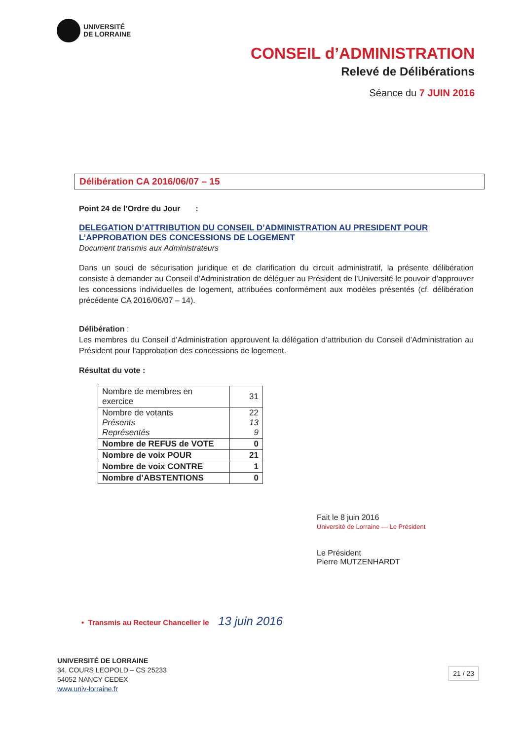UNIVERSITÉ
DE LORRAINE
CONSEIL d’ADMINISTRATION
Relevé de Délibérations
Séance du 7 JUIN 2016
Délibération CA 2016/06/07 – 15
Point 24 de l’Ordre du Jour :
DELEGATION D’ATTRIBUTION DU CONSEIL D’ADMINISTRATION AU PRESIDENT POUR L’APPROBATION DES CONCESSIONS DE LOGEMENT
Document transmis aux Administrateurs
Dans un souci de sécurisation juridique et de clarification du circuit administratif, la présente délibération consiste à demander au Conseil d’Administration de déléguer au Président de l’Université le pouvoir d’approuver les concessions individuelles de logement, attribuées conformément aux modèles présentés (cf. délibération précédente CA 2016/06/07 – 14).
Délibération :
Les membres du Conseil d’Administration approuvent la délégation d’attribution du Conseil d’Administration au Président pour l’approbation des concessions de logement.
Résultat du vote :
| Nombre de membres en exercice | 31 |
| Nombre de votants Présents Représentés | 22 13 9 |
| Nombre de REFUS de VOTE | 0 |
| Nombre de voix POUR | 21 |
| Nombre de voix CONTRE | 1 |
| Nombre d’ABSTENTIONS | 0 |
Fait le 8 juin 2016
Université de Lorraine — Le Président
Le Président
Pierre MUTZENHARDT
• Transmis au Recteur Chancelier le 13 juin 2016
UNIVERSITÉ DE LORRAINE
34, COURS LEOPOLD – CS 25233
54052 NANCY CEDEX
www.univ-lorraine.fr
21 / 23